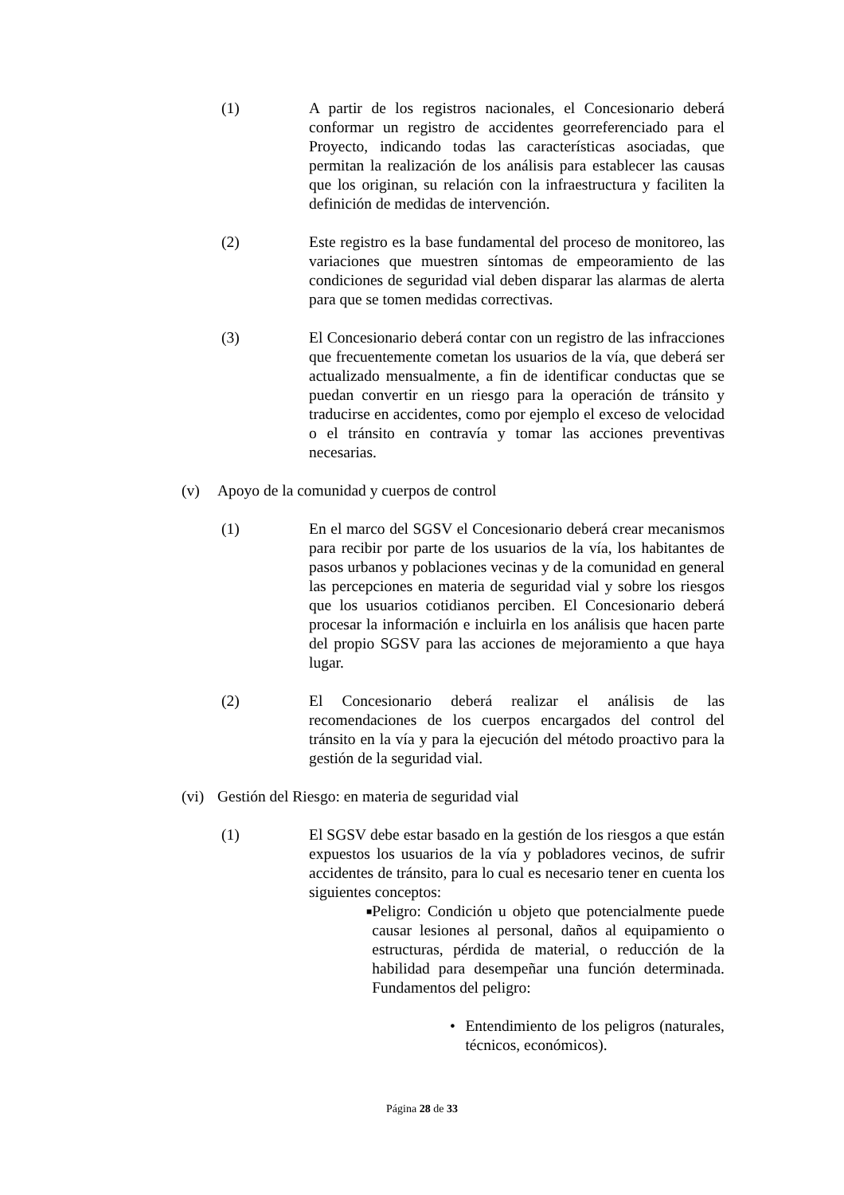(1) A partir de los registros nacionales, el Concesionario deberá conformar un registro de accidentes georreferenciado para el Proyecto, indicando todas las características asociadas, que permitan la realización de los análisis para establecer las causas que los originan, su relación con la infraestructura y faciliten la definición de medidas de intervención.
(2) Este registro es la base fundamental del proceso de monitoreo, las variaciones que muestren síntomas de empeoramiento de las condiciones de seguridad vial deben disparar las alarmas de alerta para que se tomen medidas correctivas.
(3) El Concesionario deberá contar con un registro de las infracciones que frecuentemente cometan los usuarios de la vía, que deberá ser actualizado mensualmente, a fin de identificar conductas que se puedan convertir en un riesgo para la operación de tránsito y traducirse en accidentes, como por ejemplo el exceso de velocidad o el tránsito en contravía y tomar las acciones preventivas necesarias.
(v) Apoyo de la comunidad y cuerpos de control
(1) En el marco del SGSV el Concesionario deberá crear mecanismos para recibir por parte de los usuarios de la vía, los habitantes de pasos urbanos y poblaciones vecinas y de la comunidad en general las percepciones en materia de seguridad vial y sobre los riesgos que los usuarios cotidianos perciben. El Concesionario deberá procesar la información e incluirla en los análisis que hacen parte del propio SGSV para las acciones de mejoramiento a que haya lugar.
(2) El Concesionario deberá realizar el análisis de las recomendaciones de los cuerpos encargados del control del tránsito en la vía y para la ejecución del método proactivo para la gestión de la seguridad vial.
(vi)
Gestión del Riesgo: en materia de seguridad vial
(1) El SGSV debe estar basado en la gestión de los riesgos a que están expuestos los usuarios de la vía y pobladores vecinos, de sufrir accidentes de tránsito, para lo cual es necesario tener en cuenta los siguientes conceptos:
■
Peligro: Condición u objeto que potencialmente puede causar lesiones al personal, daños al equipamiento o estructuras, pérdida de material, o reducción de la habilidad para desempeñar una función determinada. Fundamentos del peligro:
• Entendimiento de los peligros (naturales, técnicos, económicos).
Página 28 de 33